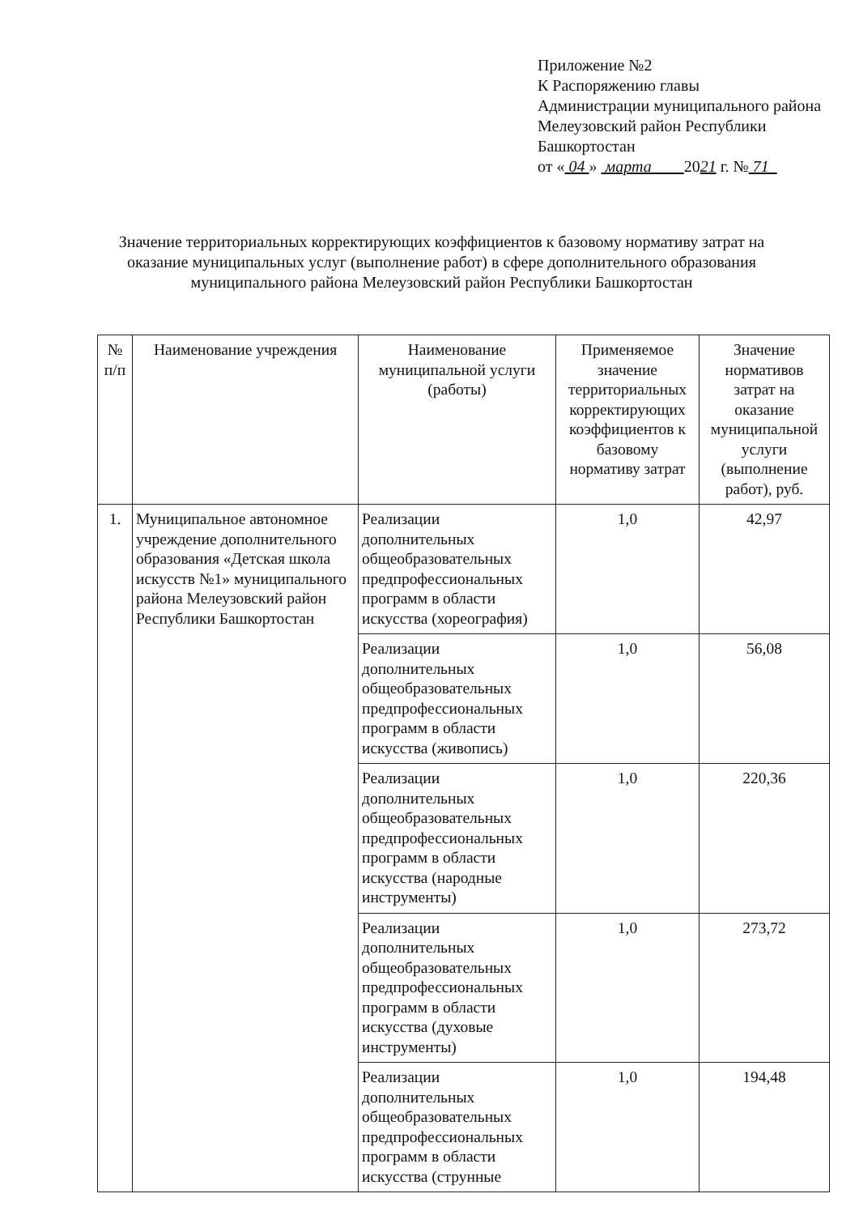Приложение №2
К Распоряжению главы
Администрации муниципального района
Мелеузовский район Республики
Башкортостан
от « 04 » марта 2021 г. № 71
Значение территориальных корректирующих коэффициентов к базовому нормативу затрат на оказание муниципальных услуг (выполнение работ) в сфере дополнительного образования муниципального района Мелеузовский район Республики Башкортостан
| № п/п | Наименование учреждения | Наименование муниципальной услуги (работы) | Применяемое значение территориальных корректирующих коэффициентов к базовому нормативу затрат | Значение нормативов затрат на оказание муниципальной услуги (выполнение работ), руб. |
| --- | --- | --- | --- | --- |
| 1. | Муниципальное автономное учреждение дополнительного образования «Детская школа искусств №1» муниципального района Мелеузовский район Республики Башкортостан | Реализации дополнительных общеобразовательных предпрофессиональных программ в области искусства (хореография) | 1,0 | 42,97 |
| | | Реализации дополнительных общеобразовательных предпрофессиональных программ в области искусства (живопись) | 1,0 | 56,08 |
| | | Реализации дополнительных общеобразовательных предпрофессиональных программ в области искусства (народные инструменты) | 1,0 | 220,36 |
| | | Реализации дополнительных общеобразовательных предпрофессиональных программ в области искусства (духовые инструменты) | 1,0 | 273,72 |
| | | Реализации дополнительных общеобразовательных предпрофессиональных программ в области искусства (струнные | 1,0 | 194,48 |